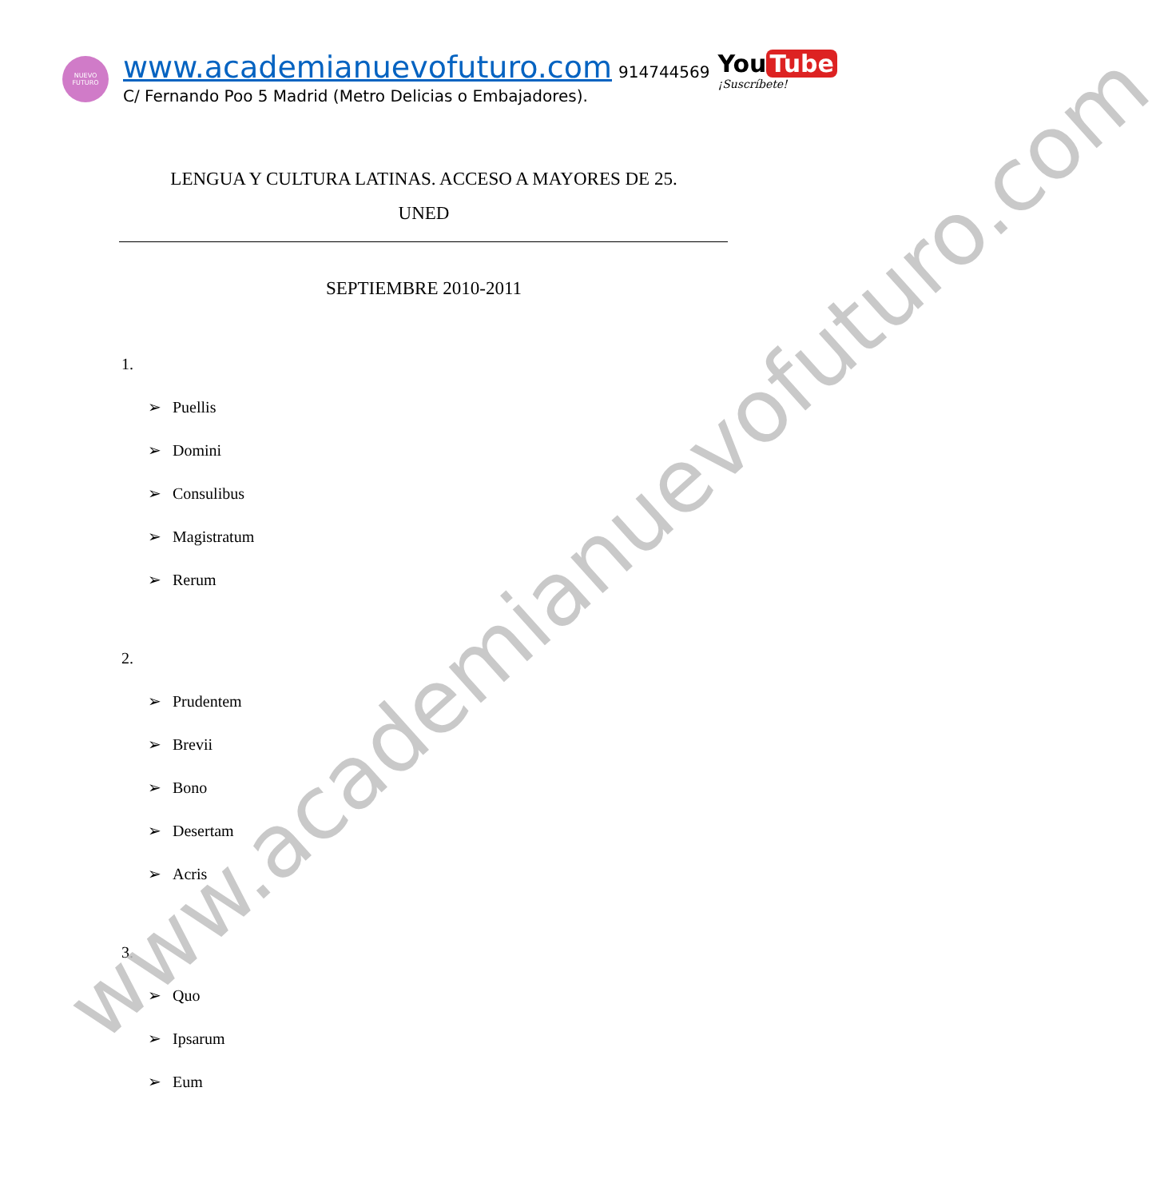NUEVO
FUTURO
www.academianuevofuturo.com 914744569
C/ Fernando Poo 5 Madrid (Metro Delicias o Embajadores).
You Tube
¡Suscríbete!
LENGUA Y CULTURA LATINAS. ACCESO A MAYORES DE 25.
UNED
SEPTIEMBRE 2010-2011
1.
➢ Puellis
➢ Domini
➢ Consulibus
➢ Magistratum
➢ Rerum
2.
➢ Prudentem
➢ Brevii
➢ Bono
➢ Desertam
➢ Acris
3.
➢ Quo
➢ Ipsarum
➢ Eum
www.academianuevofuturo.com